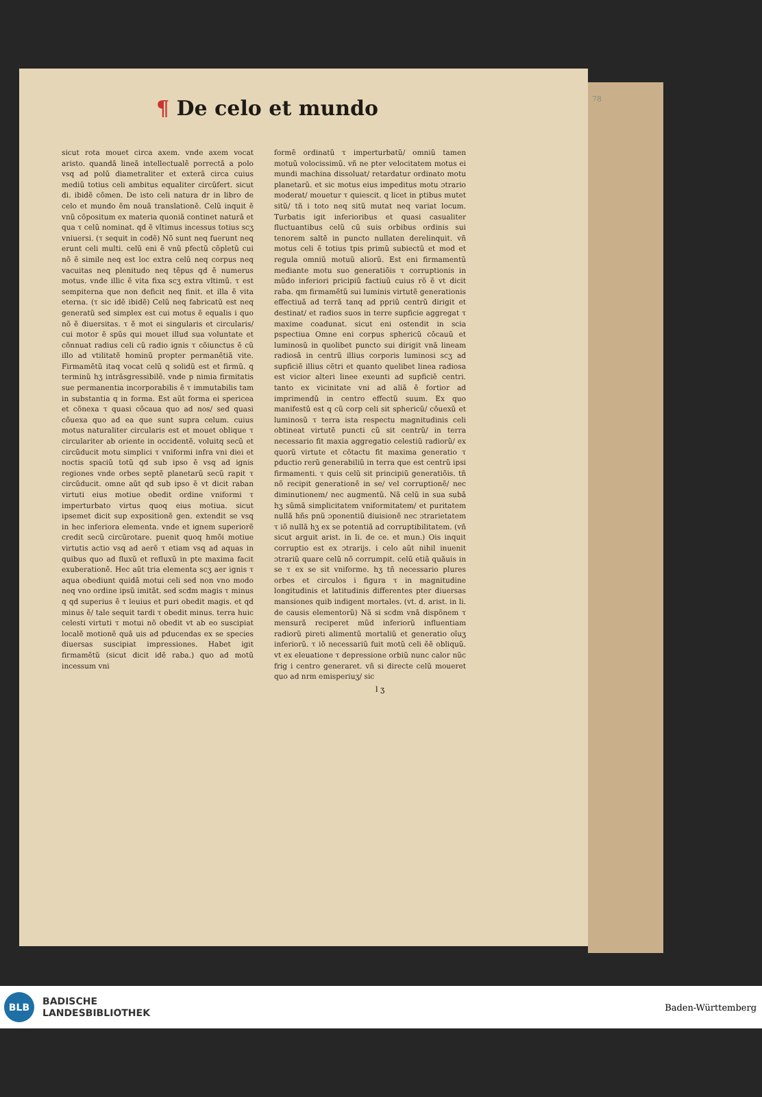78
¶ De celo et mundo
sicut rota mouet circa axem. vnde axem vocat aristo. quandã lineã intellectualẽ porrectã a polo vsq ad polũ diametraliter et exterã circa cuius mediũ totius celi ambitus equaliter circũfert. sicut di. ibidẽ cõmen. De isto celi natura dr in libro de celo et mundo ẽm nouã translationẽ. Celũ inquit ẽ vnũ cõpositum ex materia quoniã continet naturã et qua τ celũ nominat. qd ẽ vltimus incessus totius scʒ vniuersi. (τ sequit in codẽ) Nõ sunt neq fuerunt neq erunt celi multi. celũ eni ẽ vnũ pfectũ cõpletũ cui nõ ẽ simile neq est loc extra celũ neq corpus neq vacuitas neq plenitudo neq tẽpus qd ẽ numerus motus. vnde illic ẽ vita fixa scʒ extra vltimũ. τ est sempiterna que non deficit neq finit. et illa ẽ vita eterna. (τ sic idẽ ibidẽ) Celũ neq fabricatũ est neq generatũ sed simplex est cui motus ẽ equalis i quo nõ ẽ diuersitas. τ ẽ mot ei singularis et circularis/ cui motor ẽ spũs qui mouet illud sua voluntate et cõnnuat radius celi cũ radio ignis τ cõiunctus ẽ cũ illo ad vtilitatẽ hominũ propter permanẽtiã vite. Firmamẽtũ itaq vocat celũ q solidũ est et firmũ. q terminũ hʒ intrãsgressibilẽ. vnde p nimia firmitatis sue permanentia incorporabilis ẽ τ immutabilis tam in substantia q in forma. Est aũt forma ei spericea et cõnexa τ quasi cõcaua quo ad nos/ sed quasi cõuexa quo ad ea que sunt supra celum. cuius motus naturaliter circularis est et mouet oblique τ circulariter ab oriente in occidentẽ. voluitq secũ et circũducit motu simplici τ vniformi infra vni diei et noctis spaciũ totũ qd sub ipso ẽ vsq ad ignis regiones vnde orbes septẽ planetarũ secũ rapit τ circũducit. omne aũt qd sub ipso ẽ vt dicit raban virtuti eius motiue obedit ordine vniformi τ imperturbato virtus quoq eius motiua. sicut ipsemet dicit sup expositionẽ gen. extendit se vsq in hec inferiora elementa. vnde et ignem superiorẽ credit secũ circũrotare. puenit quoq hmõi motiue virtutis actio vsq ad aerẽ τ etiam vsq ad aquas in quibus quo ad fluxũ et refluxũ in pte maxima facit exuberationẽ. Hec aũt tria elementa scʒ aer ignis τ aqua obediunt quidã motui celi sed non vno modo neq vno ordine ipsũ imitãt. sed scdm magis τ minus q qd superius ẽ τ leuius et puri obedit magis. et qd minus ẽ/ tale sequit tardi τ obedit minus. terra huic celesti virtuti τ motui nõ obedit vt ab eo suscipiat localẽ motionẽ quã uis ad pducendas ex se species diuersas suscipiat impressiones. Habet igit firmamẽtũ (sicut dicit idẽ raba.) quo ad motũ incessum vni
formẽ ordinatũ τ imperturbatũ/ omniũ tamen motuũ volocissimũ. vñ ne pter velocitatem motus ei mundi machina dissoluat/ retardatur ordinato motu planetarũ. et sic motus eius impeditus motu ɔtrario moderat/ mouetur τ quiescit. q licet in ptibus mutet sitũ/ tñ i toto neq sitũ mutat neq variat locum. Turbatis igit inferioribus et quasi casualiter fluctuantibus celũ cũ suis orbibus ordinis sui tenorem saltẽ in puncto nullaten derelinquit. vñ motus celi ẽ totius tpis primũ subiectũ et mod et regula omniũ motuũ aliorũ. Est eni firmamentũ mediante motu suo generatiõis τ corruptionis in mũdo inferiori pricipiũ factiuũ cuius rõ ẽ vt dicit raba. qm firmamẽtũ sui luminis virtutẽ generationis effectiuã ad terrã tanq ad ppriũ centrũ dirigit et destinat/ et radios suos in terre supficie aggregat τ maxime coadunat. sicut eni ostendit in scia pspectiua Omne eni corpus sphericũ cõcauũ et luminosũ in quolibet puncto sui dirigit vnã lineam radiosã in centrũ illius corporis luminosi scʒ ad supficiẽ illius cẽtri et quanto quelibet linea radiosa est vicior alteri linee exeunti ad supficiẽ centri. tanto ex vicinitate vni ad aliã ẽ fortior ad imprimendũ in centro effectũ suum. Ex quo manifestũ est q cũ corp celi sit sphericũ/ cõuexũ et luminosũ τ terra ista respectu magnitudinis celi obtineat virtutẽ puncti cũ sit centrũ/ in terra necessario fit maxia aggregatio celestiũ radiorũ/ ex quorũ virtute et cõtactu fit maxima generatio τ pductio rerũ generabiliũ in terra que est centrũ ipsi firmamenti. τ quis celũ sit principiũ generatiõis. tñ nõ recipit generationẽ in se/ vel corruptionẽ/ nec diminutionem/ nec augmentũ. Nã celũ in sua subã hʒ sũmã simplicitatem vniformitatem/ et puritatem nullã hñs pnũ ɔponentiũ diuisionẽ nec ɔtrarietatem τ iõ nullã hʒ ex se potentiã ad corruptibilitatem. (vñ sicut arguit arist. in li. de ce. et mun.) Ois inquit corruptio est ex ɔtrarijs. i celo aũt nihil inuenit ɔtrariũ quare celũ nõ corrumpit. celũ etiã quãuis in se τ ex se sit vniforme. hʒ tñ necessario plures orbes et circulos i figura τ in magnitudine longitudinis et latitudinis differentes pter diuersas mansiones quib indigent mortales. (vt. d. arist. in li. de causis elementorũ) Nã si scdm vnã dispõnem τ mensurã reciperet mũd inferiorũ influentiam radiorũ pireti alimentũ mortaliũ et generatio oĩuʒ inferiorũ. τ iõ necessariũ fuit motũ celi ẽẽ obliquũ. vt ex eleuatione τ depressione orbiũ nunc calor nũc frig i centro generaret. vñ si directe celũ moueret quo ad nrm emisperiuʒ/ sic
l ʒ
BLB
BADISCHE
LANDESBIBLIOTHEK
Baden-Württemberg